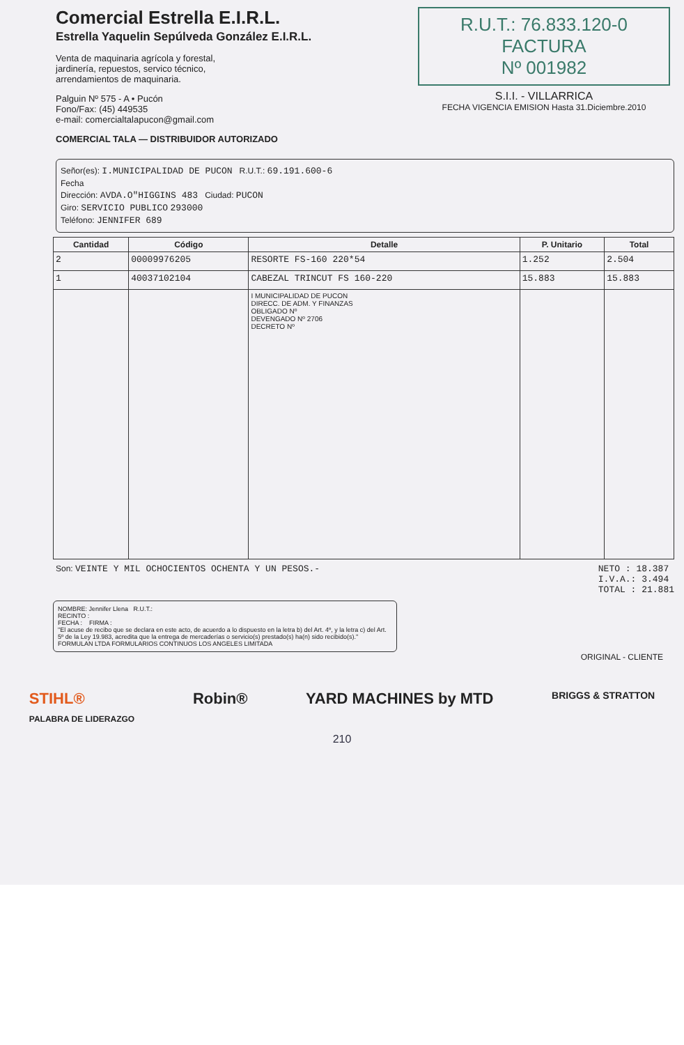Comercial Estrella E.I.R.L.
Estrella Yaquelin Sepúlveda González E.I.R.L.
Venta de maquinaria agrícola y forestal,
jardinería, repuestos, servico técnico,
arrendamientos de maquinaria.
Palguin Nº 575 - A • Pucón
Fono/Fax: (45) 449535
e-mail: comercialtalapucon@gmail.com
COMERCIAL TALA — DISTRIBUIDOR AUTORIZADO
R.U.T.: 76.833.120-0
FACTURA
Nº 001982
S.I.I. - VILLARRICA
FECHA VIGENCIA EMISION Hasta 31.Diciembre.2010
Señor(es): I.MUNICIPALIDAD DE PUCON R.U.T.: 69.191.600-6
Fecha
Dirección: AVDA.O"HIGGINS 483 Ciudad: PUCON
Giro: SERVICIO PUBLICO 293000
Teléfono: JENNIFER 689
| Cantidad | Código | Detalle | P. Unitario | Total |
| --- | --- | --- | --- | --- |
| 2 | 00009976205 | RESORTE FS-160 220*54 | 1.252 | 2.504 |
| 1 | 40037102104 | CABEZAL TRINCUT FS 160-220 | 15.883 | 15.883 |
| | | I MUNICIPALIDAD DE PUCON DIRECC. DE ADM. Y FINANZAS OBLIGADO Nº DEVENGADO Nº 2706 DECRETO Nº | | |
Son: VEINTE Y MIL OCHOCIENTOS OCHENTA Y UN PESOS.-
NETO : 18.387
I.V.A.: 3.494
TOTAL : 21.881
NOMBRE: Jennifer Llena R.U.T.:
RECINTO :
FECHA : FIRMA :
"El acuse de recibo que se declara en este acto, de acuerdo a lo dispuesto en la letra b) del Art. 4º, y la letra c) del Art. 5º de la Ley 19.983, acredita que la entrega de mercaderías o servicio(s) prestado(s) ha(n) sido recibido(s)."
FORMULAN LTDA FORMULARIOS CONTINUOS LOS ANGELES LIMITADA
ORIGINAL - CLIENTE
STIHL®
PALABRA DE LIDERAZGO Robin® YARD MACHINES by MTD BRIGGS & STRATTON
210